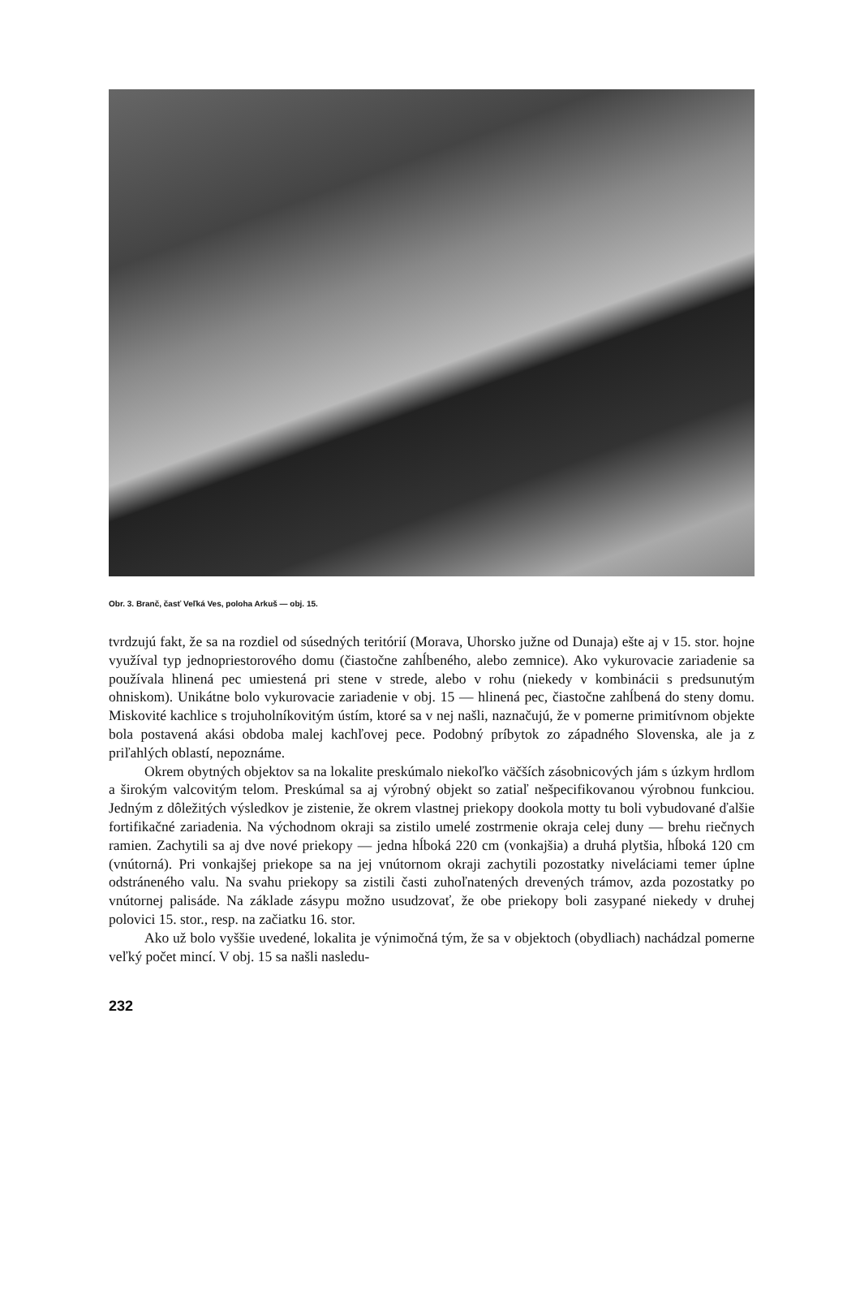Obr. 3. Branč, časť Veľká Ves, poloha Arkuš — obj. 15.
tvrdzujú fakt, že sa na rozdiel od súsedných teritórií (Morava, Uhorsko južne od Dunaja) ešte aj v 15. stor. hojne využíval typ jednopriestorového domu (čiastočne zahĺbeného, alebo zemnice). Ako vykurovacie zariadenie sa používala hlinená pec umiestená pri stene v strede, alebo v rohu (niekedy v kombinácii s predsunutým ohniskom). Unikátne bolo vykurovacie zariadenie v obj. 15 — hlinená pec, čiastočne zahĺbená do steny domu. Miskovité kachlice s trojuholníkovitým ústím, ktoré sa v nej našli, naznačujú, že v pomerne primitívnom objekte bola postavená akási obdoba malej kachľovej pece. Podobný príbytok zo západného Slovenska, ale ja z priľahlých oblastí, nepoznáme.
Okrem obytných objektov sa na lokalite preskúmalo niekoľko väčších zásobnicových jám s úzkym hrdlom a širokým valcovitým telom. Preskúmal sa aj výrobný objekt so zatiaľ nešpecifikovanou výrobnou funkciou. Jedným z dôležitých výsledkov je zistenie, že okrem vlastnej priekopy dookola motty tu boli vybudované ďalšie fortifikačné zariadenia. Na východnom okraji sa zistilo umelé zostrmenie okraja celej duny — brehu riečnych ramien. Zachytili sa aj dve nové priekopy — jedna hĺboká 220 cm (vonkajšia) a druhá plytšia, hĺboká 120 cm (vnútorná). Pri vonkajšej priekope sa na jej vnútornom okraji zachytili pozostatky niveláciami temer úplne odstráneného valu. Na svahu priekopy sa zistili časti zuhoľnatených drevených trámov, azda pozostatky po vnútornej palisáde. Na základe zásypu možno usudzovať, že obe priekopy boli zasypané niekedy v druhej polovici 15. stor., resp. na začiatku 16. stor.
Ako už bolo vyššie uvedené, lokalita je výnimočná tým, že sa v objektoch (obydliach) nachádzal pomerne veľký počet mincí. V obj. 15 sa našli nasledu-
232